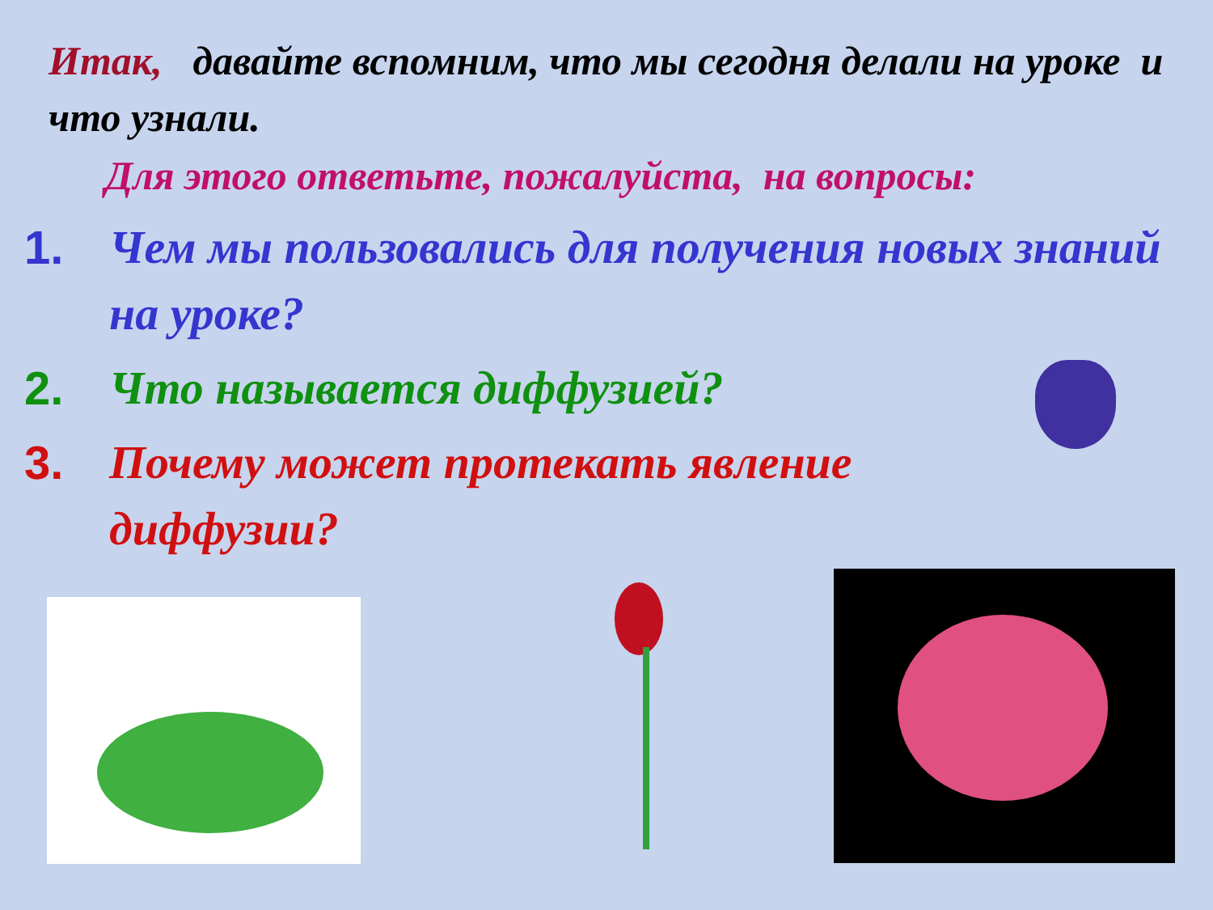Итак, давайте вспомним, что мы сегодня делали на уроке и что узнали.
Для этого ответьте, пожалуйста, на вопросы:
1. Чем мы пользовались для получения новых знаний на уроке?
2. Что называется диффузией?
3. Почему может протекать явление диффузии?